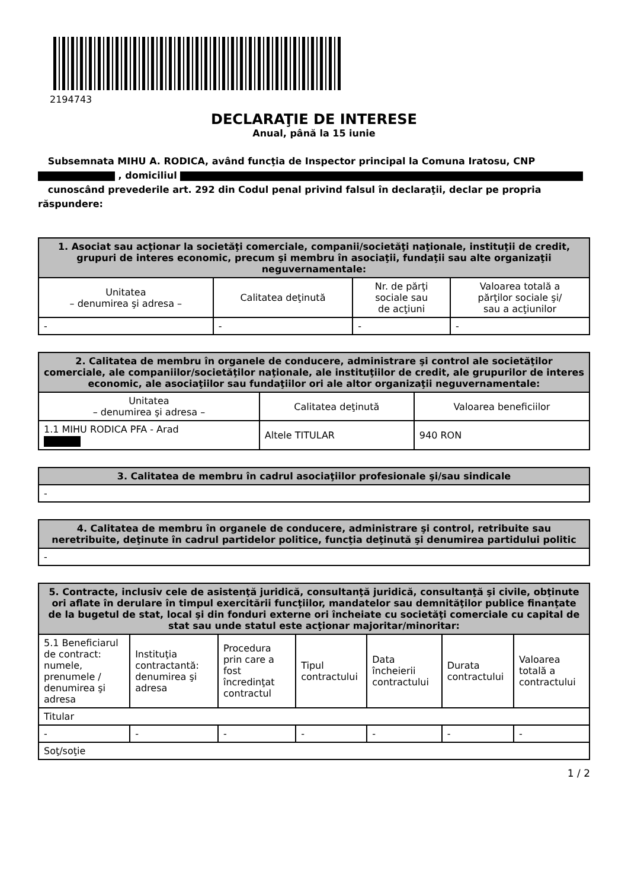2194743
DECLARAŢIE DE INTERESE
Anual, până la 15 iunie
Subsemnata MIHU A. RODICA, având funcţia de Inspector principal la Comuna Iratosu, CNP
, domiciliul
cunoscând prevederile art. 292 din Codul penal privind falsul în declaraţii, declar pe propria răspundere:
| 1. Asociat sau acţionar la societăţi comerciale, companii/societăţi naţionale, instituţii de credit, grupuri de interes economic, precum şi membru în asociaţii, fundaţii sau alte organizaţii neguvernamentale: | | | |
| --- | --- | --- | --- |
| Unitatea – denumirea şi adresa – | Calitatea deţinută | Nr. de părţi sociale sau de acţiuni | Valoarea totală a părţilor sociale şi/ sau a acţiunilor |
| - | - | - | - |
| 2. Calitatea de membru în organele de conducere, administrare şi control ale societăţilor comerciale, ale companiilor/societăţilor naţionale, ale instituţiilor de credit, ale grupurilor de interes economic, ale asociaţiilor sau fundaţiilor ori ale altor organizaţii neguvernamentale: | | |
| --- | --- | --- |
| Unitatea – denumirea şi adresa – | Calitatea deţinută | Valoarea beneficiilor |
| 1.1 MIHU RODICA PFA - Arad | Altele TITULAR | 940 RON |
| 3. Calitatea de membru în cadrul asociaţiilor profesionale şi/sau sindicale |
| --- |
| - |
| 4. Calitatea de membru în organele de conducere, administrare şi control, retribuite sau neretribuite, deţinute în cadrul partidelor politice, funcţia deţinută şi denumirea partidului politic |
| --- |
| - |
| 5. Contracte, inclusiv cele de asistenţă juridică, consultanţă juridică, consultanţă şi civile, obţinute ori aflate în derulare în timpul exercitării funcţiilor, mandatelor sau demnităţilor publice finanţate de la bugetul de stat, local şi din fonduri externe ori încheiate cu societăţi comerciale cu capital de stat sau unde statul este acţionar majoritar/minoritar: | | | | | | |
| --- | --- | --- | --- | --- | --- | --- |
| 5.1 Beneficiarul de contract: numele, prenumele / denumirea şi adresa | Instituţia contractantă: denumirea şi adresa | Procedura prin care a fost încredinţat contractul | Tipul contractului | Data încheierii contractului | Durata contractului | Valoarea totală a contractului |
| Titular | | | | | | |
| - | - | - | - | - | - | - |
| Soţ/soţie | | | | | | |
1 / 2